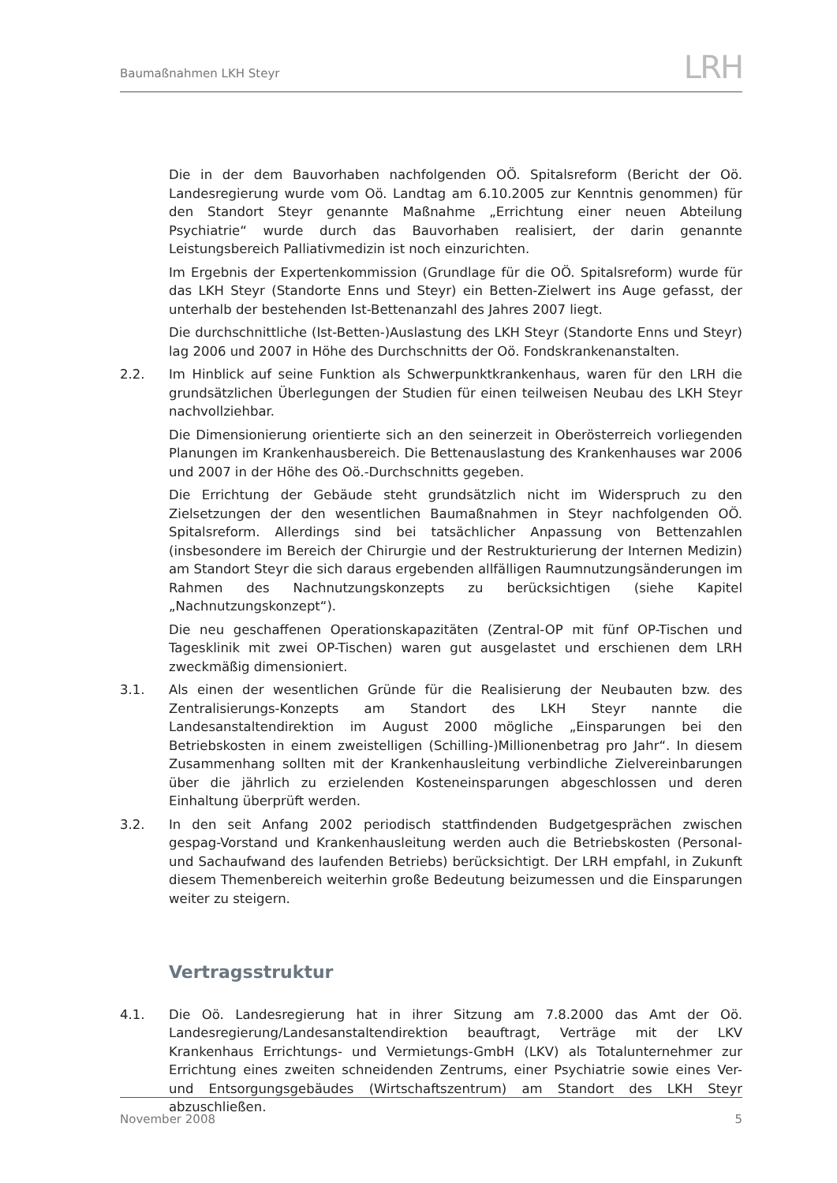Baumaßnahmen LKH Steyr
LRH
Die in der dem Bauvorhaben nachfolgenden OÖ. Spitalsreform (Bericht der Oö. Landesregierung wurde vom Oö. Landtag am 6.10.2005 zur Kenntnis genommen) für den Standort Steyr genannte Maßnahme „Errichtung einer neuen Abteilung Psychiatrie“ wurde durch das Bauvorhaben realisiert, der darin genannte Leistungsbereich Palliativmedizin ist noch einzurichten.
Im Ergebnis der Expertenkommission (Grundlage für die OÖ. Spitalsreform) wurde für das LKH Steyr (Standorte Enns und Steyr) ein Betten-Zielwert ins Auge gefasst, der unterhalb der bestehenden Ist-Bettenanzahl des Jahres 2007 liegt.
Die durchschnittliche (Ist-Betten-)Auslastung des LKH Steyr (Standorte Enns und Steyr) lag 2006 und 2007 in Höhe des Durchschnitts der Oö. Fondskrankenanstalten.
2.2. Im Hinblick auf seine Funktion als Schwerpunktkrankenhaus, waren für den LRH die grundsätzlichen Überlegungen der Studien für einen teilweisen Neubau des LKH Steyr nachvollziehbar.
Die Dimensionierung orientierte sich an den seinerzeit in Oberösterreich vorliegenden Planungen im Krankenhausbereich. Die Bettenauslastung des Krankenhauses war 2006 und 2007 in der Höhe des Oö.-Durchschnitts gegeben.
Die Errichtung der Gebäude steht grundsätzlich nicht im Widerspruch zu den Zielsetzungen der den wesentlichen Baumaßnahmen in Steyr nachfolgenden OÖ. Spitalsreform. Allerdings sind bei tatsächlicher Anpassung von Bettenzahlen (insbesondere im Bereich der Chirurgie und der Restrukturierung der Internen Medizin) am Standort Steyr die sich daraus ergebenden allfälligen Raumnutzungsänderungen im Rahmen des Nachnutzungskonzepts zu berücksichtigen (siehe Kapitel „Nachnutzungskonzept“).
Die neu geschaffenen Operationskapazitäten (Zentral-OP mit fünf OP-Tischen und Tagesklinik mit zwei OP-Tischen) waren gut ausgelastet und erschienen dem LRH zweckmäßig dimensioniert.
3.1. Als einen der wesentlichen Gründe für die Realisierung der Neubauten bzw. des Zentralisierungs-Konzepts am Standort des LKH Steyr nannte die Landesanstaltendirektion im August 2000 mögliche „Einsparungen bei den Betriebskosten in einem zweistelligen (Schilling-)Millionenbetrag pro Jahr“. In diesem Zusammenhang sollten mit der Krankenhausleitung verbindliche Zielvereinbarungen über die jährlich zu erzielenden Kosteneinsparungen abgeschlossen und deren Einhaltung überprüft werden.
3.2. In den seit Anfang 2002 periodisch stattfindenden Budgetgesprächen zwischen gespag-Vorstand und Krankenhausleitung werden auch die Betriebskosten (Personal- und Sachaufwand des laufenden Betriebs) berücksichtigt. Der LRH empfahl, in Zukunft diesem Themenbereich weiterhin große Bedeutung beizumessen und die Einsparungen weiter zu steigern.
Vertragsstruktur
4.1. Die Oö. Landesregierung hat in ihrer Sitzung am 7.8.2000 das Amt der Oö. Landesregierung/Landesanstaltendirektion beauftragt, Verträge mit der LKV Krankenhaus Errichtungs- und Vermietungs-GmbH (LKV) als Totalunternehmer zur Errichtung eines zweiten schneidenden Zentrums, einer Psychiatrie sowie eines Ver- und Entsorgungsgebäudes (Wirtschaftszentrum) am Standort des LKH Steyr abzuschließen.
November 2008 5